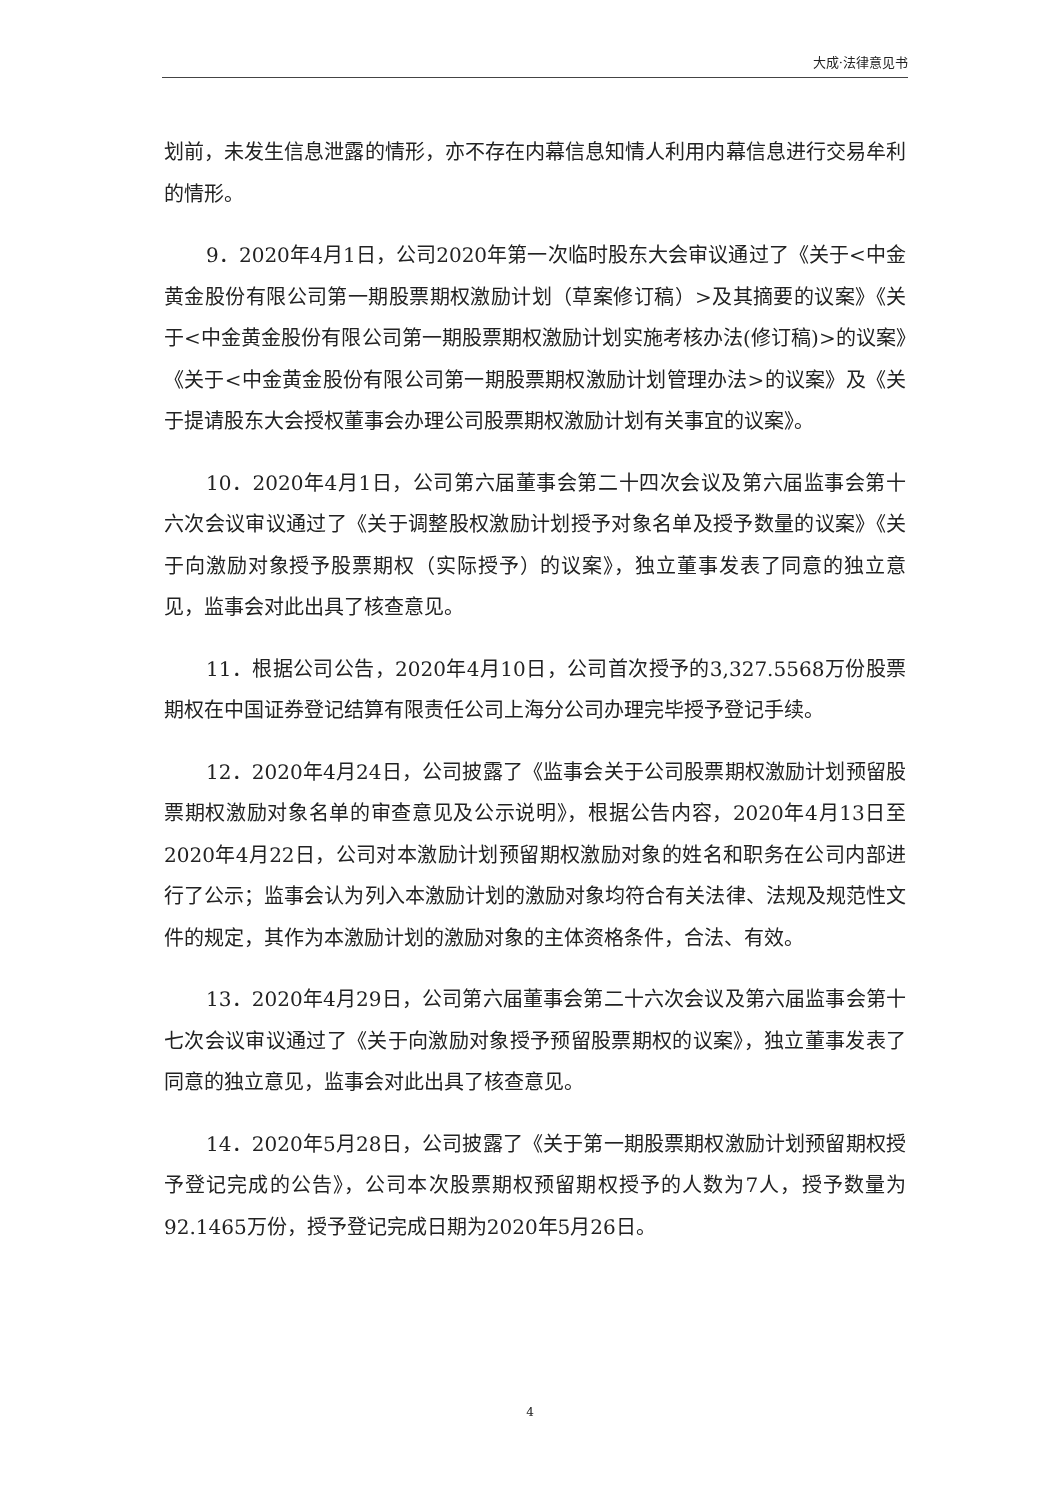大成·法律意见书
划前，未发生信息泄露的情形，亦不存在内幕信息知情人利用内幕信息进行交易牟利的情形。
9．2020年4月1日，公司2020年第一次临时股东大会审议通过了《关于<中金黄金股份有限公司第一期股票期权激励计划（草案修订稿）>及其摘要的议案》《关于<中金黄金股份有限公司第一期股票期权激励计划实施考核办法(修订稿)>的议案》《关于<中金黄金股份有限公司第一期股票期权激励计划管理办法>的议案》及《关于提请股东大会授权董事会办理公司股票期权激励计划有关事宜的议案》。
10．2020年4月1日，公司第六届董事会第二十四次会议及第六届监事会第十六次会议审议通过了《关于调整股权激励计划授予对象名单及授予数量的议案》《关于向激励对象授予股票期权（实际授予）的议案》，独立董事发表了同意的独立意见，监事会对此出具了核查意见。
11．根据公司公告，2020年4月10日，公司首次授予的3,327.5568万份股票期权在中国证券登记结算有限责任公司上海分公司办理完毕授予登记手续。
12．2020年4月24日，公司披露了《监事会关于公司股票期权激励计划预留股票期权激励对象名单的审查意见及公示说明》，根据公告内容，2020年4月13日至2020年4月22日，公司对本激励计划预留期权激励对象的姓名和职务在公司内部进行了公示；监事会认为列入本激励计划的激励对象均符合有关法律、法规及规范性文件的规定，其作为本激励计划的激励对象的主体资格条件，合法、有效。
13．2020年4月29日，公司第六届董事会第二十六次会议及第六届监事会第十七次会议审议通过了《关于向激励对象授予预留股票期权的议案》，独立董事发表了同意的独立意见，监事会对此出具了核查意见。
14．2020年5月28日，公司披露了《关于第一期股票期权激励计划预留期权授予登记完成的公告》，公司本次股票期权预留期权授予的人数为7人，授予数量为92.1465万份，授予登记完成日期为2020年5月26日。
4